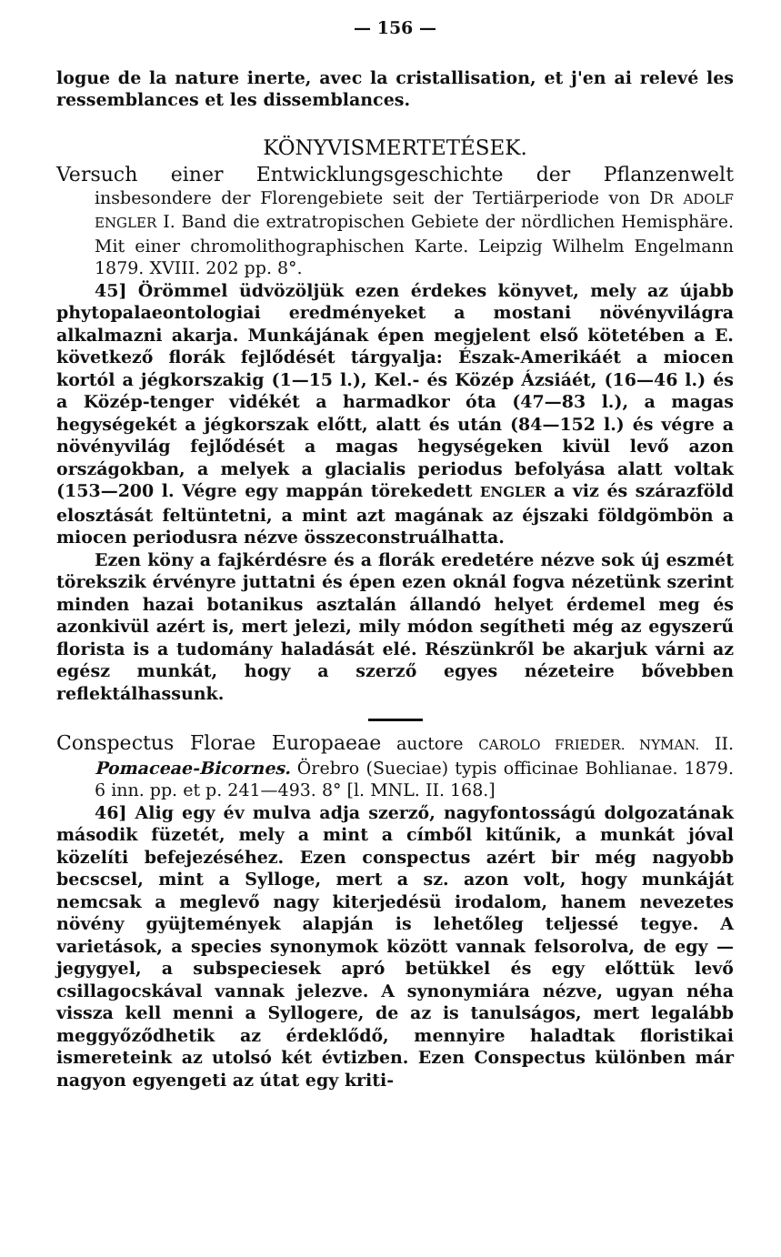— 156 —
logue de la nature inerte, avec la cristallisation, et j'en ai relevé les ressemblances et les dissemblances.
KÖNYVISMERTETÉSEK.
Versuch einer Entwicklungsgeschichte der Pflanzenwelt insbesondere der Florengebiete seit der Tertiärperiode von DR ADOLF ENGLER I. Band die extratropischen Gebiete der nördlichen Hemisphäre. Mit einer chromolithographischen Karte. Leipzig Wilhelm Engelmann 1879. XVIII. 202 pp. 8°.
45] Örömmel üdvözöljük ezen érdekes könyvet, mely az újabb phytopalaeontologiai eredményeket a mostani növényvilágra alkalmazni akarja. Munkájának épen megjelent első kötetében a E. következő florák fejlődését tárgyalja: Észak-Amerikáét a miocen kortól a jégkorszakig (1—15 l.), Kel.- és Közép Ázsiáét, (16—46 l.) és a Közép-tenger vidékét a harmadkor óta (47—83 l.), a magas hegységekét a jégkorszak előtt, alatt és után (84—152 l.) és végre a növényvilág fejlődését a magas hegységeken kivül levő azon országokban, a melyek a glacialis periodus befolyása alatt voltak (153—200 l. Végre egy mappán törekedett ENGLER a viz és szárazföld elosztását feltüntetni, a mint azt magának az éjszaki földgömbön a miocen periodusra nézve összeconstruálhatta.
Ezen köny a fajkérdésre és a florák eredetére nézve sok új eszmét törekszik érvényre juttatni és épen ezen oknál fogva nézetünk szerint minden hazai botanikus asztalán állandó helyet érdemel meg és azonkivül azért is, mert jelezi, mily módon segítheti még az egyszerű florista is a tudomány haladását elé. Részünkről be akarjuk várni az egész munkát, hogy a szerző egyes nézeteire bővebben reflektálhassunk.
Conspectus Florae Europaeae auctore CAROLO FRIEDER. NYMAN. II. Pomaceae-Bicornes. Örebro (Sueciae) typis officinae Bohlianae. 1879. 6 inn. pp. et p. 241—493. 8° [l. MNL. II. 168.]
46] Alig egy év mulva adja szerző, nagyfontosságú dolgozatának második füzetét, mely a mint a címből kitűnik, a munkát jóval közelíti befejezéséhez. Ezen conspectus azért bir még nagyobb becscsel, mint a Sylloge, mert a sz. azon volt, hogy munkáját nemcsak a meglevő nagy kiterjedésü irodalom, hanem nevezetes növény gyüjtemények alapján is lehetőleg teljessé tegye. A varietások, a species synonymok között vannak felsorolva, de egy — jegygyel, a subspeciesek apró betükkel és egy előttük levő csillagocskával vannak jelezve. A synonymiára nézve, ugyan néha vissza kell menni a Syllogere, de az is tanulságos, mert legalább meggyőződhetik az érdeklődő, mennyire haladtak floristikai ismereteink az utolsó két évtizben. Ezen Conspectus különben már nagyon egyengeti az útat egy kriti-